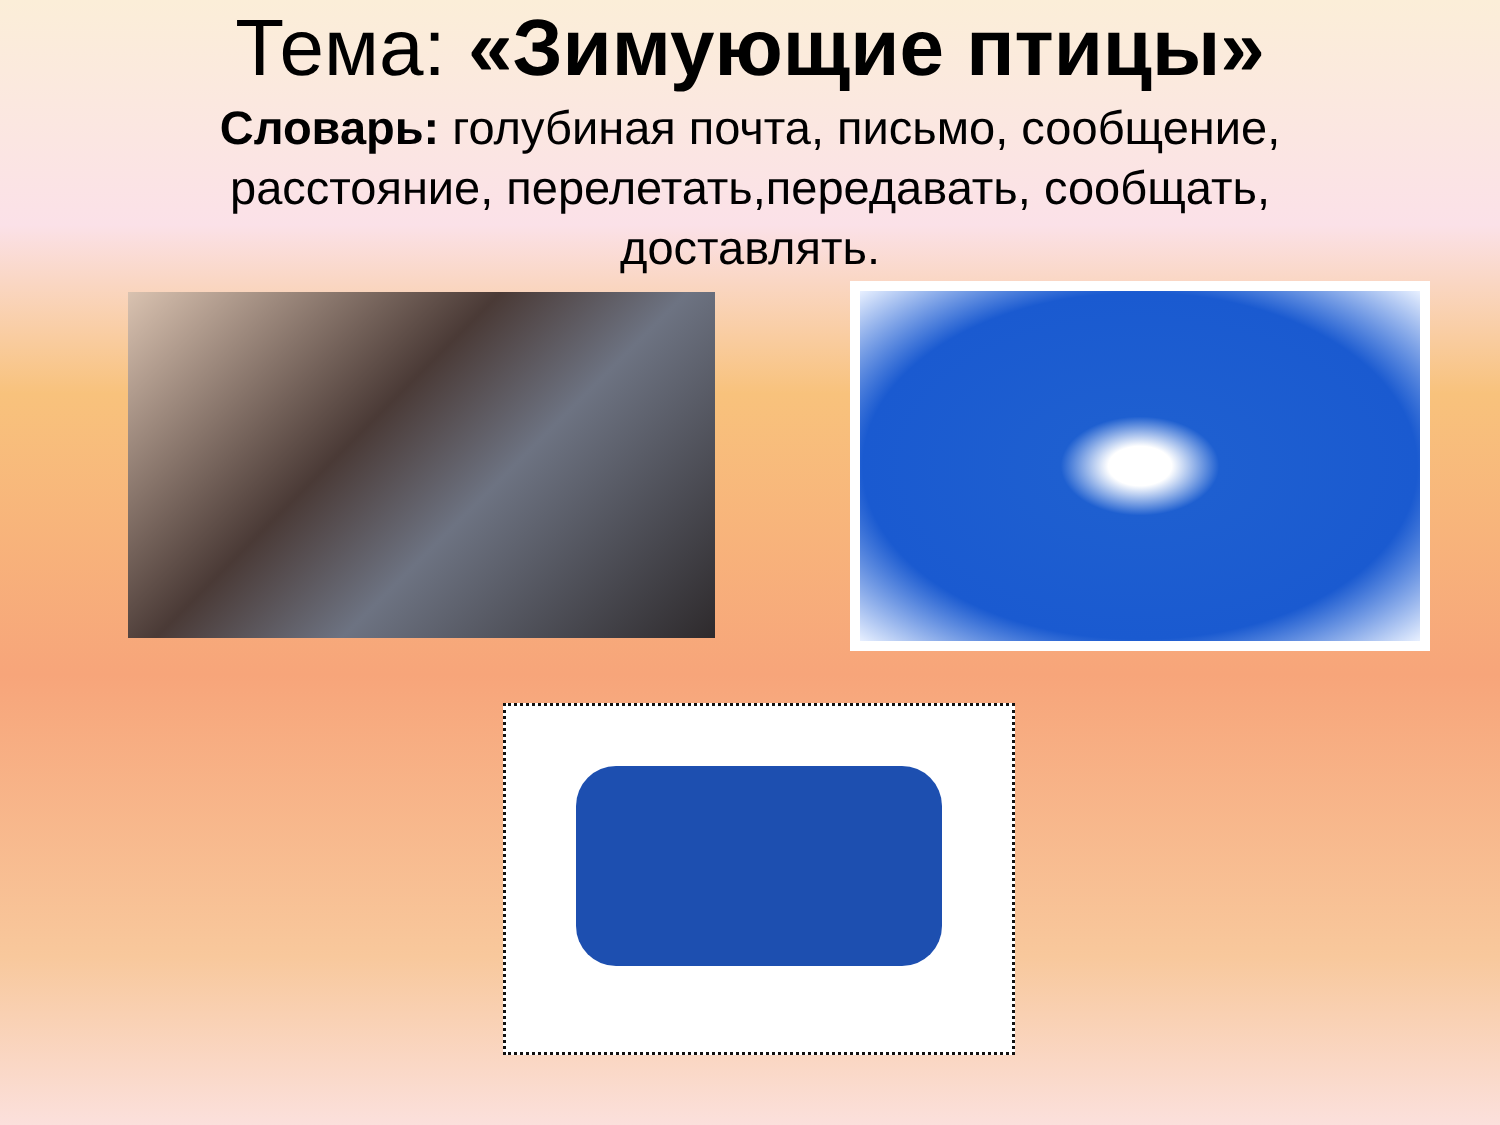Тема: «Зимующие птицы»
Словарь: голубиная почта, письмо, сообщение, расстояние, перелетать,передавать, сообщать, доставлять.